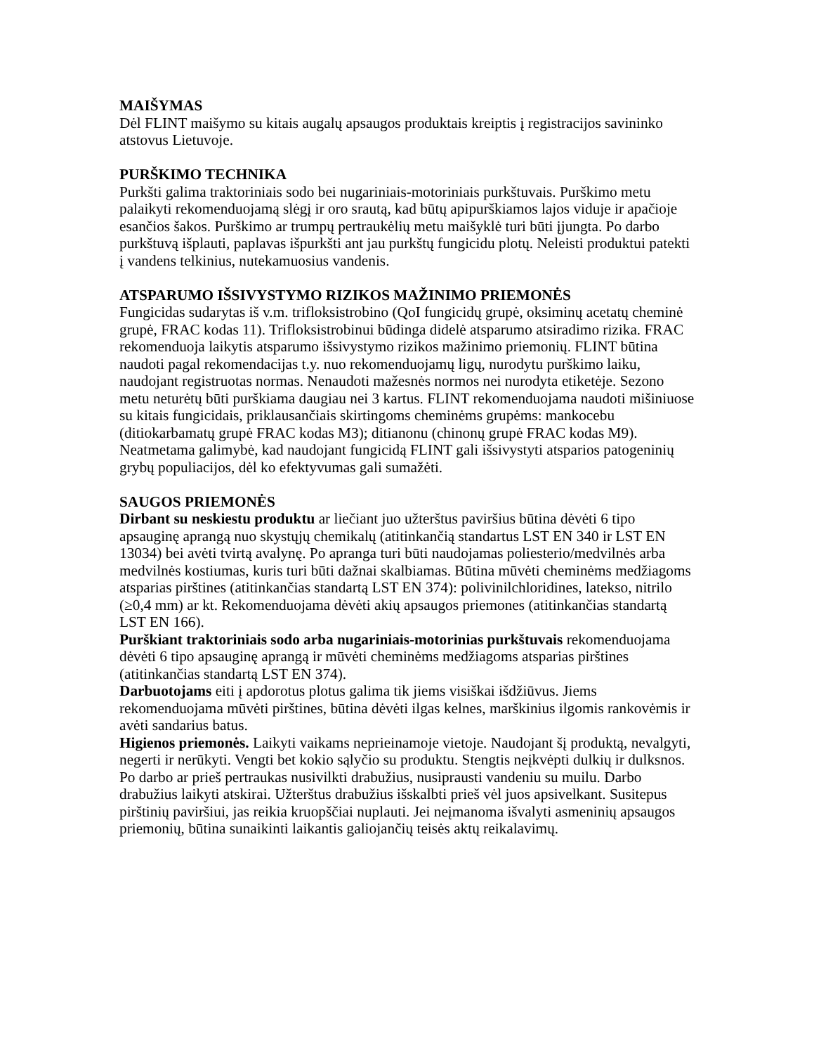MAIŠYMAS
Dėl FLINT maišymo su kitais augalų apsaugos produktais kreiptis į registracijos savininko atstovus Lietuvoje.
PURŠKIMO TECHNIKA
Purkšti galima traktoriniais sodo bei nugariniais-motoriniais purkštuvais. Purškimo metu palaikyti rekomenduojamą slėgį ir oro srautą, kad būtų apipurškiamos lajos viduje ir apačioje esančios šakos. Purškimo ar trumpų pertraukėlių metu maišyklė turi būti įjungta. Po darbo purkštuvą išplauti, paplavas išpurkšti ant jau purkštų fungicidu plotų. Neleisti produktui patekti į vandens telkinius, nutekamuosius vandenis.
ATSPARUMO IŠSIVYSTYMO RIZIKOS MAŽINIMO PRIEMONĖS
Fungicidas sudarytas iš v.m. trifloksistrobino (QoI fungicidų grupė, oksiminų acetatų cheminė grupė, FRAC kodas 11). Trifloksistrobinui būdinga didelė atsparumo atsiradimo rizika. FRAC rekomenduoja laikytis atsparumo išsivystymo rizikos mažinimo priemonių. FLINT būtina naudoti pagal rekomendacijas t.y. nuo rekomenduojamų ligų, nurodytu purškimo laiku, naudojant registruotas normas. Nenaudoti mažesnės normos nei nurodyta etiketėje. Sezono metu neturėtų būti purškiama daugiau nei 3 kartus. FLINT rekomenduojama naudoti mišiniuose su kitais fungicidais, priklausančiais skirtingoms cheminėms grupėms: mankocebu (ditiokarbamatų grupė FRAC kodas M3); ditianonu (chinonų grupė FRAC kodas M9).
Neatmetama galimybė, kad naudojant fungicidą FLINT gali išsivystyti atsparios patogeninių grybų populiacijos, dėl ko efektyvumas gali sumažėti.
SAUGOS PRIEMONĖS
Dirbant su neskiestu produktu ar liečiant juo užterštus paviršius būtina dėvėti 6 tipo apsauginę aprangą nuo skystųjų chemikalų (atitinkančią standartus LST EN 340 ir LST EN 13034) bei avėti tvirtą avalynę. Po apranga turi būti naudojamas poliesterio/medvilnės arba medvilnės kostiumas, kuris turi būti dažnai skalbiamas. Būtina mūvėti cheminėms medžiagoms atsparias pirštines (atitinkančias standartą LST EN 374): polivinilchloridines, latekso, nitrilo (≥0,4 mm) ar kt. Rekomenduojama dėvėti akių apsaugos priemones (atitinkančias standartą LST EN 166).
Purškiant traktoriniais sodo arba nugariniais-motorinias purkštuvais rekomenduojama dėvėti 6 tipo apsauginę aprangą ir mūvėti cheminėms medžiagoms atsparias pirštines (atitinkančias standartą LST EN 374).
Darbuotojams eiti į apdorotus plotus galima tik jiems visiškai išdžiūvus. Jiems rekomenduojama mūvėti pirštines, būtina dėvėti ilgas kelnes, marškinius ilgomis rankovėmis ir avėti sandarius batus.
Higienos priemonės. Laikyti vaikams neprieinamoje vietoje. Naudojant šį produktą, nevalgyti, negerti ir nerūkyti. Vengti bet kokio sąlyčio su produktu. Stengtis neįkvėpti dulkių ir dulksnos. Po darbo ar prieš pertraukas nusivilkti drabužius, nusiprausti vandeniu su muilu. Darbo drabužius laikyti atskirai. Užterštus drabužius išskalbti prieš vėl juos apsivelkant. Susitepus pirštinių paviršiui, jas reikia kruopščiai nuplauti. Jei neįmanoma išvalyti asmeninių apsaugos priemonių, būtina sunaikinti laikantis galiojančių teisės aktų reikalavimų.